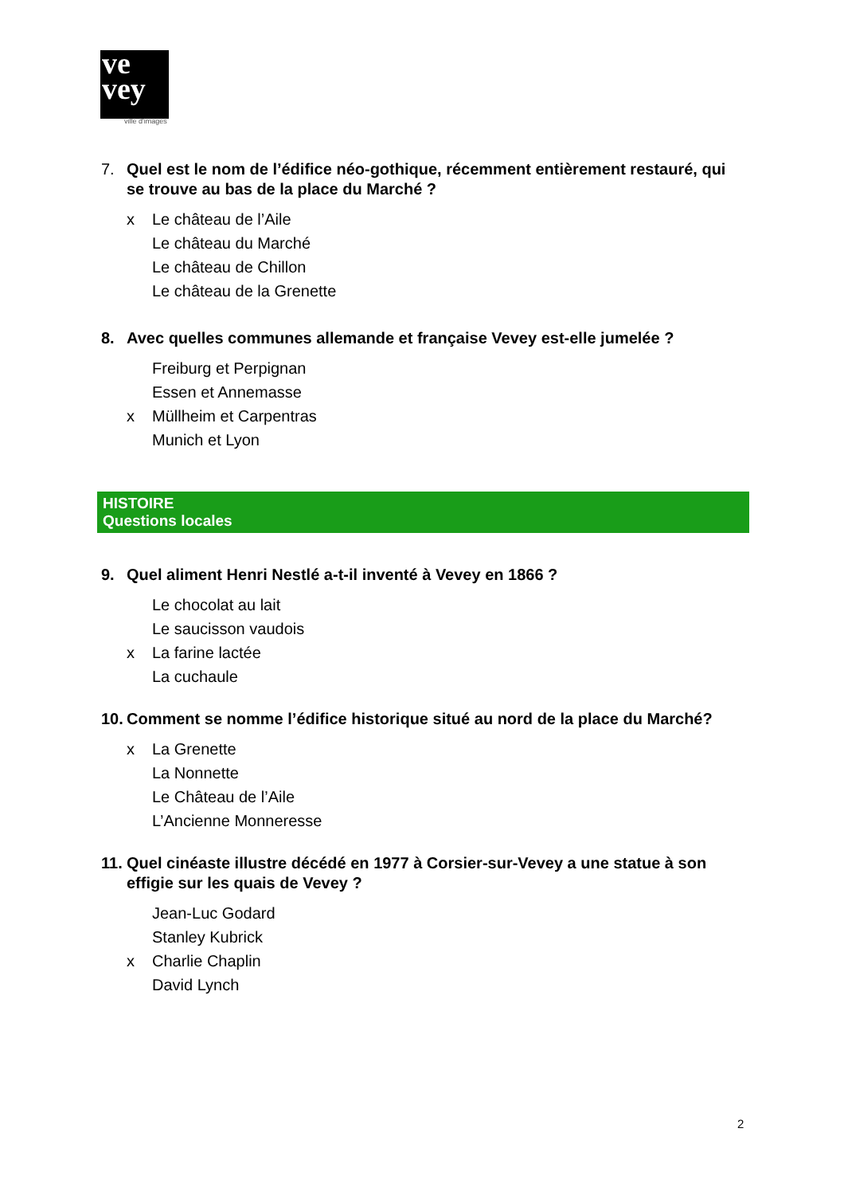ve
vey
ville d'images
7. Quel est le nom de l’édifice néo-gothique, récemment entièrement restauré, qui se trouve au bas de la place du Marché ?
x Le château de l’Aile
Le château du Marché
Le château de Chillon
Le château de la Grenette
8. Avec quelles communes allemande et française Vevey est-elle jumelée ?
Freiburg et Perpignan
Essen et Annemasse
x Müllheim et Carpentras
Munich et Lyon
HISTOIRE
Questions locales
9. Quel aliment Henri Nestlé a-t-il inventé à Vevey en 1866 ?
Le chocolat au lait
Le saucisson vaudois
x La farine lactée
La cuchaule
10. Comment se nomme l’édifice historique situé au nord de la place du Marché?
x La Grenette
La Nonnette
Le Château de l’Aile
L’Ancienne Monneresse
11. Quel cinéaste illustre décédé en 1977 à Corsier-sur-Vevey a une statue à son effigie sur les quais de Vevey ?
Jean-Luc Godard
Stanley Kubrick
x Charlie Chaplin
David Lynch
2